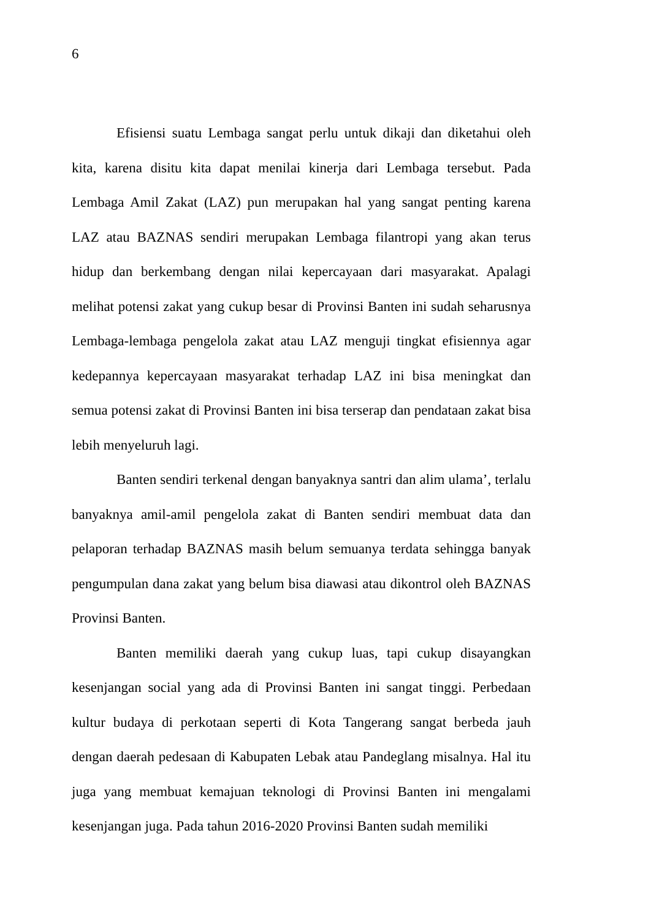6
Efisiensi suatu Lembaga sangat perlu untuk dikaji dan diketahui oleh kita, karena disitu kita dapat menilai kinerja dari Lembaga tersebut. Pada Lembaga Amil Zakat (LAZ) pun merupakan hal yang sangat penting karena LAZ atau BAZNAS sendiri merupakan Lembaga filantropi yang akan terus hidup dan berkembang dengan nilai kepercayaan dari masyarakat. Apalagi melihat potensi zakat yang cukup besar di Provinsi Banten ini sudah seharusnya Lembaga-lembaga pengelola zakat atau LAZ menguji tingkat efisiennya agar kedepannya kepercayaan masyarakat terhadap LAZ ini bisa meningkat dan semua potensi zakat di Provinsi Banten ini bisa terserap dan pendataan zakat bisa lebih menyeluruh lagi.
Banten sendiri terkenal dengan banyaknya santri dan alim ulama’, terlalu banyaknya amil-amil pengelola zakat di Banten sendiri membuat data dan pelaporan terhadap BAZNAS masih belum semuanya terdata sehingga banyak pengumpulan dana zakat yang belum bisa diawasi atau dikontrol oleh BAZNAS Provinsi Banten.
Banten memiliki daerah yang cukup luas, tapi cukup disayangkan kesenjangan social yang ada di Provinsi Banten ini sangat tinggi. Perbedaan kultur budaya di perkotaan seperti di Kota Tangerang sangat berbeda jauh dengan daerah pedesaan di Kabupaten Lebak atau Pandeglang misalnya. Hal itu juga yang membuat kemajuan teknologi di Provinsi Banten ini mengalami kesenjangan juga. Pada tahun 2016-2020 Provinsi Banten sudah memiliki